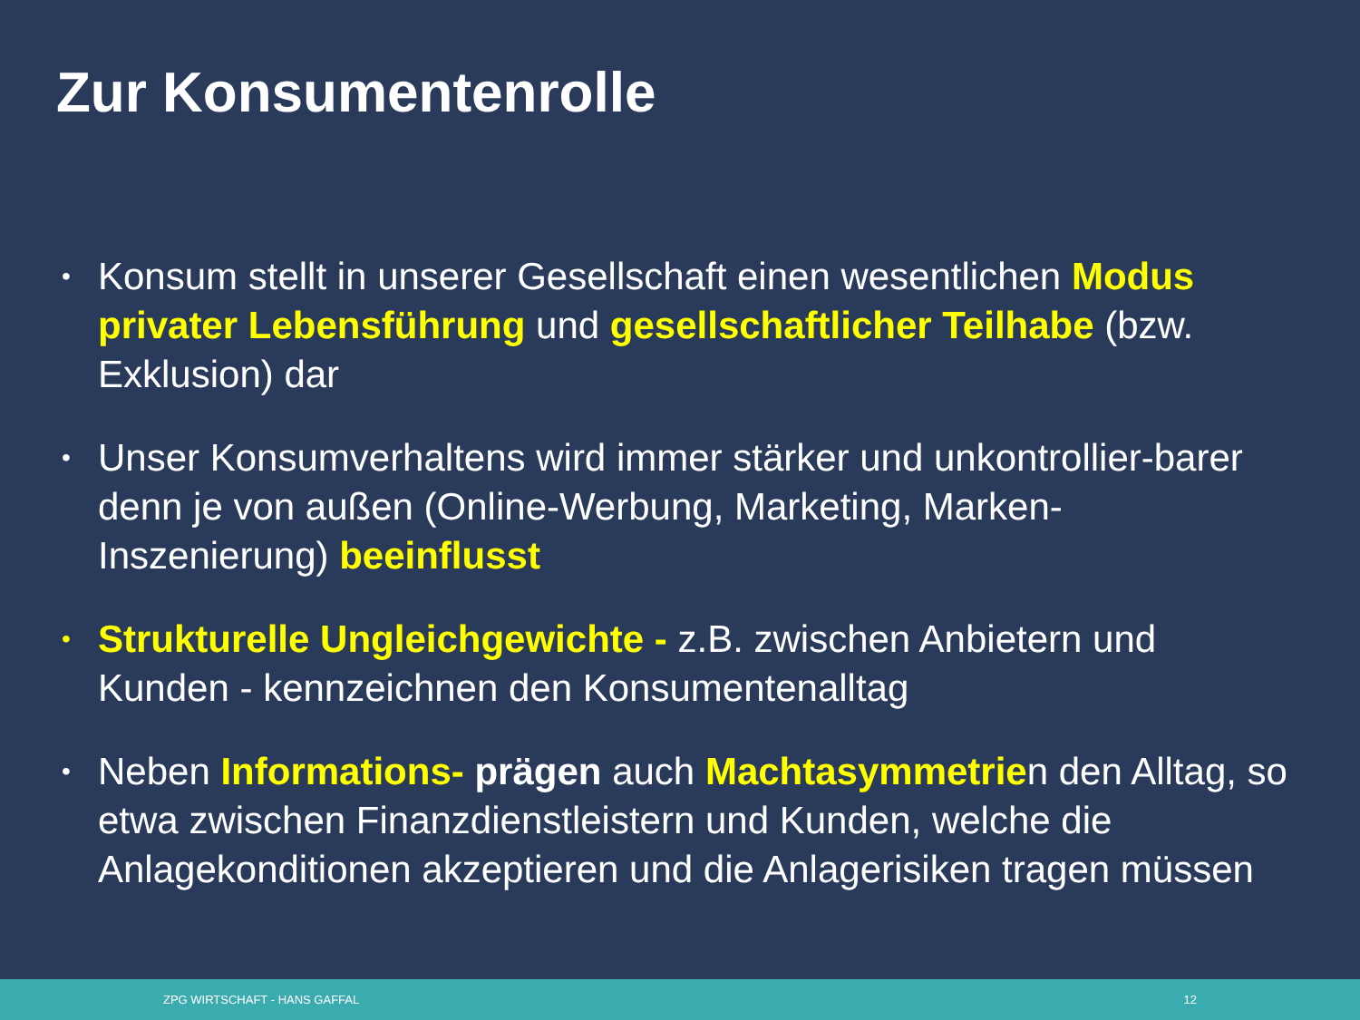Zur Konsumentenrolle
• Konsum stellt in unserer Gesellschaft einen wesentlichen Modus privater Lebensführung und gesellschaftlicher Teilhabe (bzw. Exklusion) dar
• Unser Konsumverhaltens wird immer stärker und unkontrollier-barer denn je von außen (Online-Werbung, Marketing, Marken-Inszenierung) beeinflusst
• Strukturelle Ungleichgewichte - z.B. zwischen Anbietern und Kunden - kennzeichnen den Konsumentenalltag
• Neben Informations- prägen auch Machtasymmetrien den Alltag, so etwa zwischen Finanzdienstleistern und Kunden, welche die Anlagekonditionen akzeptieren und die Anlagerisiken tragen müssen
ZPG WIRTSCHAFT - HANS GAFFAL 12